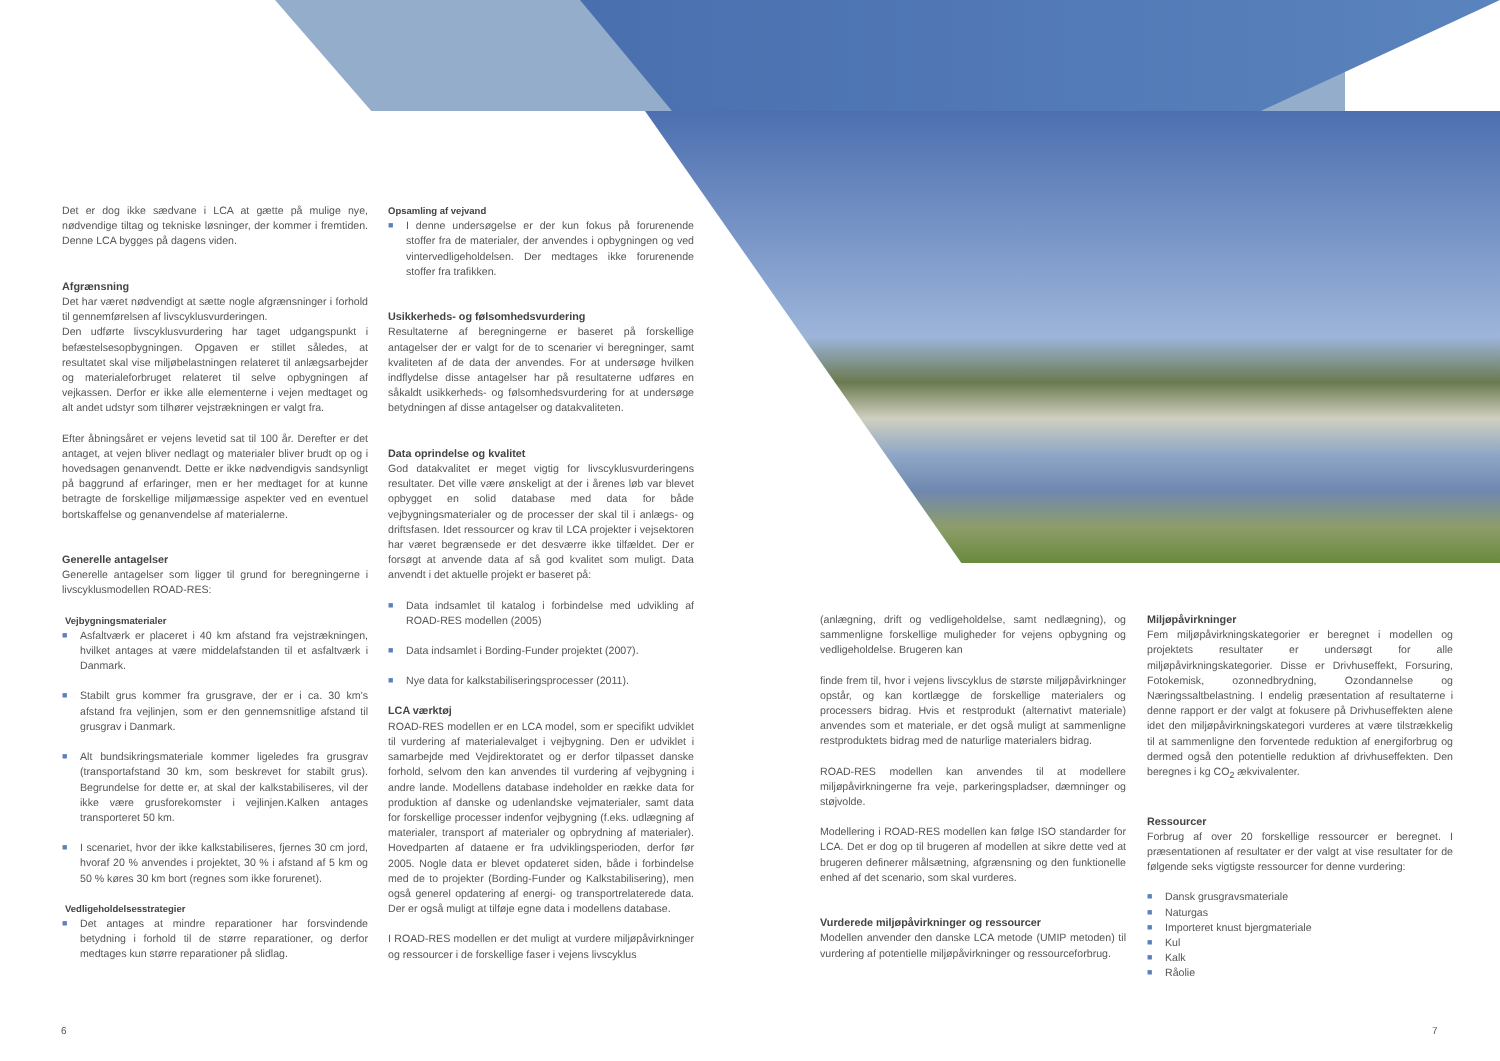Det er dog ikke sædvane i LCA at gætte på mulige nye, nødvendige tiltag og tekniske løsninger, der kommer i fremtiden. Denne LCA bygges på dagens viden.
Afgrænsning
Det har været nødvendigt at sætte nogle afgrænsninger i forhold til gennemførelsen af livscyklusvurderingen.
Den udførte livscyklusvurdering har taget udgangspunkt i befæstelsesopbygningen. Opgaven er stillet således, at resultatet skal vise miljøbelastningen relateret til anlægsarbejder og materialeforbruget relateret til selve opbygningen af vejkassen. Derfor er ikke alle elementerne i vejen medtaget og alt andet udstyr som tilhører vejstrækningen er valgt fra.
Efter åbningsåret er vejens levetid sat til 100 år. Derefter er det antaget, at vejen bliver nedlagt og materialer bliver brudt op og i hovedsagen genanvendt. Dette er ikke nødvendigvis sandsynligt på baggrund af erfaringer, men er her medtaget for at kunne betragte de forskellige miljømæssige aspekter ved en eventuel bortskaffelse og genanvendelse af materialerne.
Generelle antagelser
Generelle antagelser som ligger til grund for beregningerne i livscyklusmodellen ROAD-RES:
Vejbygningsmaterialer
■ Asfaltværk er placeret i 40 km afstand fra vejstrækningen, hvilket antages at være middelafstanden til et asfaltværk i Danmark.
■ Stabilt grus kommer fra grusgrave, der er i ca. 30 km’s afstand fra vejlinjen, som er den gennemsnitlige afstand til grusgrav i Danmark.
■ Alt bundsikringsmateriale kommer ligeledes fra grusgrav (transportafstand 30 km, som beskrevet for stabilt grus). Begrundelse for dette er, at skal der kalkstabiliseres, vil der ikke være grusforekomster i vejlinjen.Kalken antages transporteret 50 km.
■ I scenariet, hvor der ikke kalkstabiliseres, fjernes 30 cm jord, hvoraf 20 % anvendes i projektet, 30 % i afstand af 5 km og 50 % køres 30 km bort (regnes som ikke forurenet).
Vedligeholdelsesstrategier
■ Det antages at mindre reparationer har forsvindende betydning i forhold til de større reparationer, og derfor medtages kun større reparationer på slidlag.
Opsamling af vejvand
■ I denne undersøgelse er der kun fokus på forurenende stoffer fra de materialer, der anvendes i opbygningen og ved vintervedligeholdelsen. Der medtages ikke forurenende stoffer fra trafikken.
Usikkerheds- og følsomhedsvurdering
Resultaterne af beregningerne er baseret på forskellige antagelser der er valgt for de to scenarier vi beregninger, samt kvaliteten af de data der anvendes. For at undersøge hvilken indflydelse disse antagelser har på resultaterne udføres en såkaldt usikkerheds- og følsomhedsvurdering for at undersøge betydningen af disse antagelser og datakvaliteten.
Data oprindelse og kvalitet
God datakvalitet er meget vigtig for livscyklusvurderingens resultater. Det ville være ønskeligt at der i årenes løb var blevet opbygget en solid database med data for både vejbygningsmaterialer og de processer der skal til i anlægs- og driftsfasen. Idet ressourcer og krav til LCA projekter i vejsektoren har været begrænsede er det desværre ikke tilfældet. Der er forsøgt at anvende data af så god kvalitet som muligt. Data anvendt i det aktuelle projekt er baseret på:
■ Data indsamlet til katalog i forbindelse med udvikling af ROAD-RES modellen (2005)
■ Data indsamlet i Bording-Funder projektet (2007).
■ Nye data for kalkstabiliseringsprocesser (2011).
LCA værktøj
ROAD-RES modellen er en LCA model, som er specifikt udviklet til vurdering af materialevalget i vejbygning. Den er udviklet i samarbejde med Vejdirektoratet og er derfor tilpasset danske forhold, selvom den kan anvendes til vurdering af vejbygning i andre lande. Modellens database indeholder en række data for produktion af danske og udenlandske vejmaterialer, samt data for forskellige processer indenfor vejbygning (f.eks. udlægning af materialer, transport af materialer og opbrydning af materialer). Hovedparten af dataene er fra udviklingsperioden, derfor før 2005. Nogle data er blevet opdateret siden, både i forbindelse med de to projekter (Bording-Funder og Kalkstabilisering), men også generel opdatering af energi- og transportrelaterede data. Der er også muligt at tilføje egne data i modellens database.
I ROAD-RES modellen er det muligt at vurdere miljøpåvirkninger og ressourcer i de forskellige faser i vejens livscyklus
(anlægning, drift og vedligeholdelse, samt nedlægning), og sammenligne forskellige muligheder for vejens opbygning og vedligeholdelse. Brugeren kan
finde frem til, hvor i vejens livscyklus de største miljøpåvirkninger opstår, og kan kortlægge de forskellige materialers og processers bidrag. Hvis et restprodukt (alternativt materiale) anvendes som et materiale, er det også muligt at sammenligne restproduktets bidrag med de naturlige materialers bidrag.
ROAD-RES modellen kan anvendes til at modellere miljøpåvirkningerne fra veje, parkeringspladser, dæmninger og støjvolde.
Modellering i ROAD-RES modellen kan følge ISO standarder for LCA. Det er dog op til brugeren af modellen at sikre dette ved at brugeren definerer målsætning, afgrænsning og den funktionelle enhed af det scenario, som skal vurderes.
Vurderede miljøpåvirkninger og ressourcer
Modellen anvender den danske LCA metode (UMIP metoden) til vurdering af potentielle miljøpåvirkninger og ressourceforbrug.
Miljøpåvirkninger
Fem miljøpåvirkningskategorier er beregnet i modellen og projektets resultater er undersøgt for alle miljøpåvirkningskategorier. Disse er Drivhuseffekt, Forsuring, Fotokemisk, ozonnedbrydning, Ozondannelse og Næringssaltbelastning. I endelig præsentation af resultaterne i denne rapport er der valgt at fokusere på Drivhuseffekten alene idet den miljøpåvirkningskategori vurderes at være tilstrækkelig til at sammenligne den forventede reduktion af energiforbrug og dermed også den potentielle reduktion af drivhuseffekten. Den beregnes i kg CO<sub>2</sub> ækvivalenter.
Ressourcer
Forbrug af over 20 forskellige ressourcer er beregnet. I præsentationen af resultater er der valgt at vise resultater for de følgende seks vigtigste ressourcer for denne vurdering:
■ Dansk grusgravsmateriale
■ Naturgas
■ Importeret knust bjergmateriale
■ Kul
■ Kalk
■ Råolie
6 7